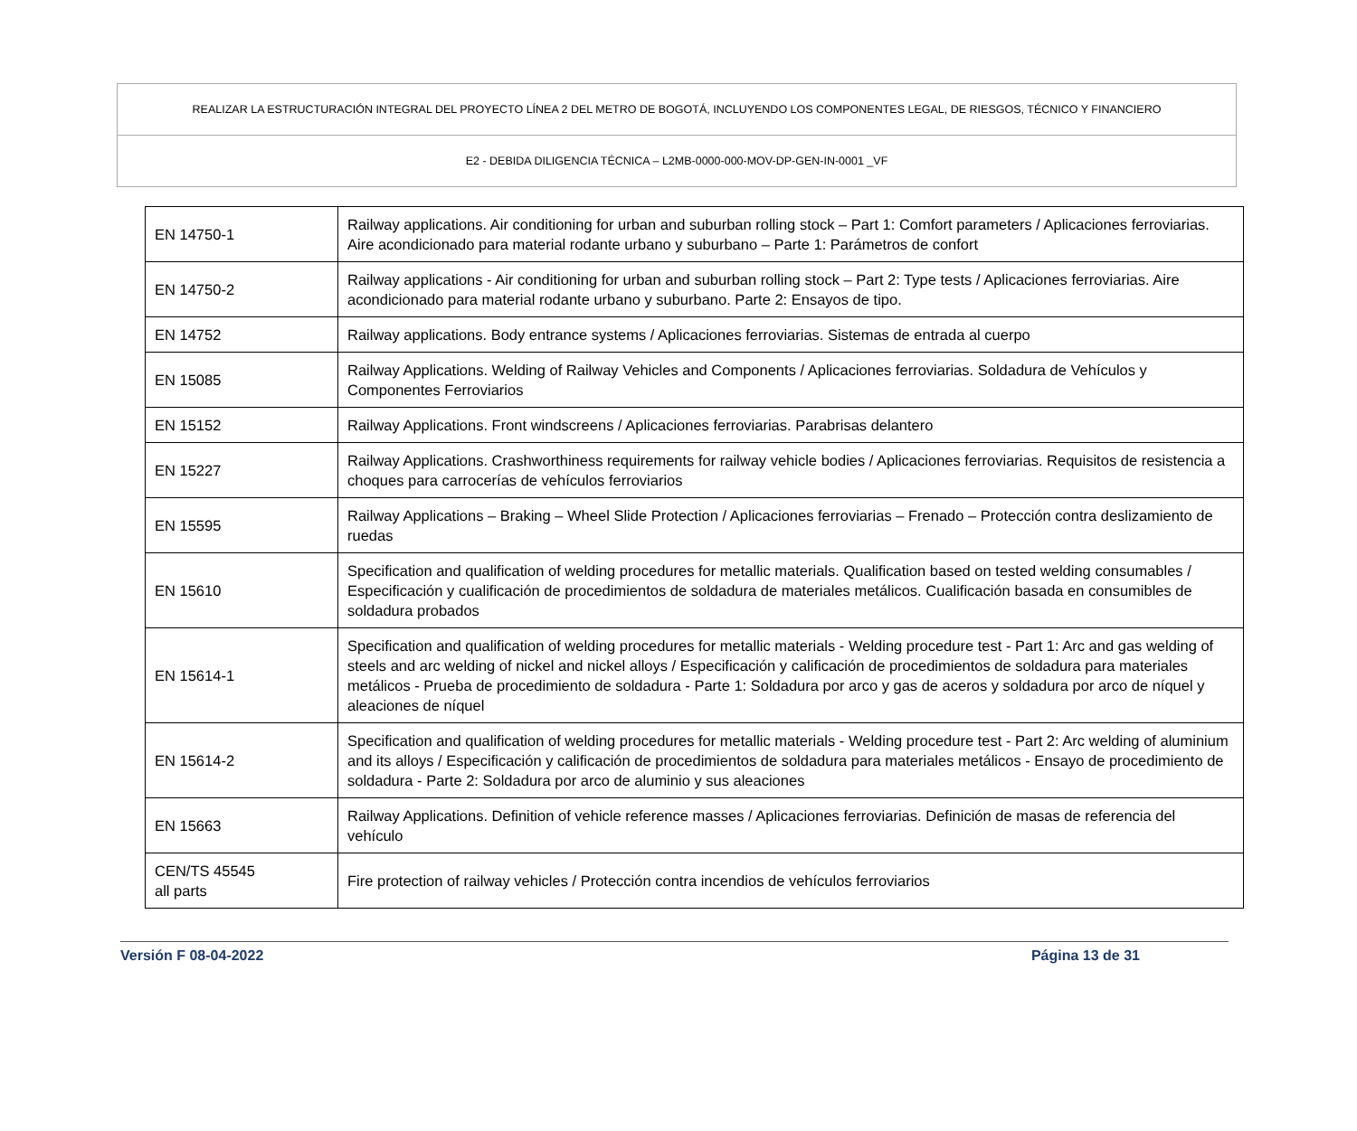REALIZAR LA ESTRUCTURACIÓN INTEGRAL DEL PROYECTO LÍNEA 2 DEL METRO DE BOGOTÁ, INCLUYENDO LOS COMPONENTES LEGAL, DE RIESGOS, TÉCNICO Y FINANCIERO
E2 - DEBIDA DILIGENCIA TÉCNICA – L2MB-0000-000-MOV-DP-GEN-IN-0001 _VF
| EN 14750-1 | Railway applications. Air conditioning for urban and suburban rolling stock – Part 1: Comfort parameters / Aplicaciones ferroviarias. Aire acondicionado para material rodante urbano y suburbano – Parte 1: Parámetros de confort |
| EN 14750-2 | Railway applications - Air conditioning for urban and suburban rolling stock – Part 2: Type tests / Aplicaciones ferroviarias. Aire acondicionado para material rodante urbano y suburbano. Parte 2: Ensayos de tipo. |
| EN 14752 | Railway applications. Body entrance systems / Aplicaciones ferroviarias. Sistemas de entrada al cuerpo |
| EN 15085 | Railway Applications. Welding of Railway Vehicles and Components / Aplicaciones ferroviarias. Soldadura de Vehículos y Componentes Ferroviarios |
| EN 15152 | Railway Applications. Front windscreens / Aplicaciones ferroviarias. Parabrisas delantero |
| EN 15227 | Railway Applications. Crashworthiness requirements for railway vehicle bodies / Aplicaciones ferroviarias. Requisitos de resistencia a choques para carrocerías de vehículos ferroviarios |
| EN 15595 | Railway Applications – Braking – Wheel Slide Protection / Aplicaciones ferroviarias – Frenado – Protección contra deslizamiento de ruedas |
| EN 15610 | Specification and qualification of welding procedures for metallic materials. Qualification based on tested welding consumables / Especificación y cualificación de procedimientos de soldadura de materiales metálicos. Cualificación basada en consumibles de soldadura probados |
| EN 15614-1 | Specification and qualification of welding procedures for metallic materials - Welding procedure test - Part 1: Arc and gas welding of steels and arc welding of nickel and nickel alloys / Especificación y calificación de procedimientos de soldadura para materiales metálicos - Prueba de procedimiento de soldadura - Parte 1: Soldadura por arco y gas de aceros y soldadura por arco de níquel y aleaciones de níquel |
| EN 15614-2 | Specification and qualification of welding procedures for metallic materials - Welding procedure test - Part 2: Arc welding of aluminium and its alloys / Especificación y calificación de procedimientos de soldadura para materiales metálicos - Ensayo de procedimiento de soldadura - Parte 2: Soldadura por arco de aluminio y sus aleaciones |
| EN 15663 | Railway Applications. Definition of vehicle reference masses / Aplicaciones ferroviarias. Definición de masas de referencia del vehículo |
| CEN/TS 45545 all parts | Fire protection of railway vehicles / Protección contra incendios de vehículos ferroviarios |
Versión F 08-04-2022 Página 13 de 31